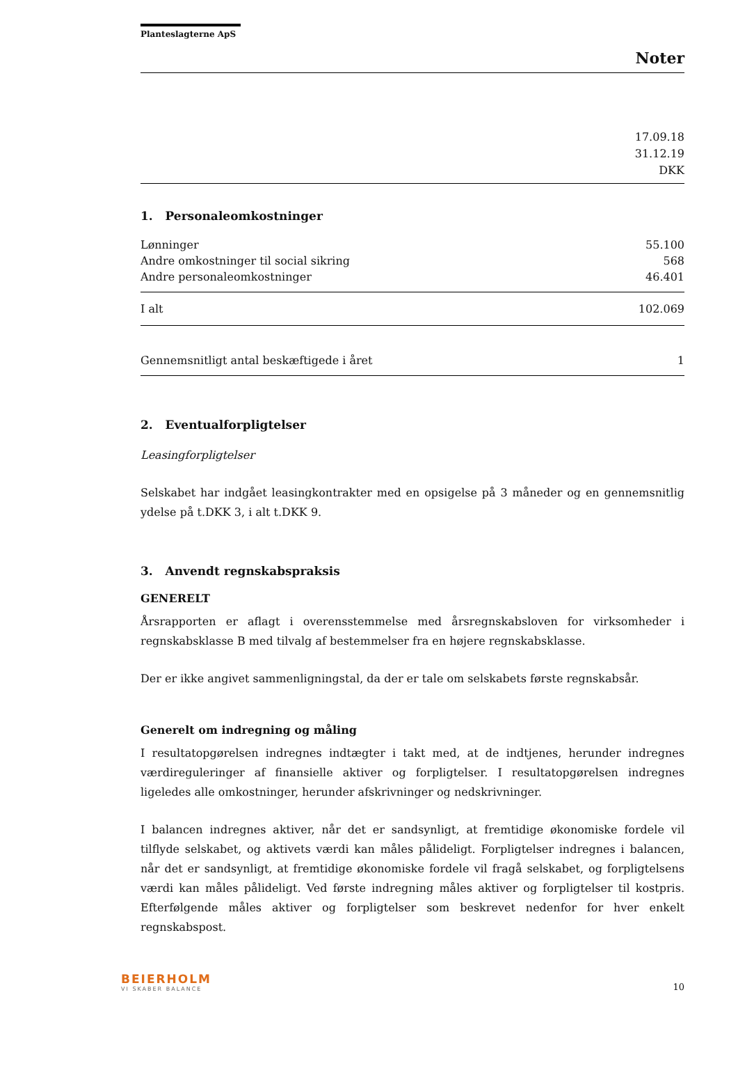Planteslagterne ApS
Noter
17.09.18
31.12.19
DKK
1. Personaleomkostninger
| Lønninger | 55.100 |
| Andre omkostninger til social sikring | 568 |
| Andre personaleomkostninger | 46.401 |
| I alt | 102.069 |
| Gennemsnitligt antal beskæftigede i året | 1 |
2. Eventualforpligtelser
Leasingforpligtelser
Selskabet har indgået leasingkontrakter med en opsigelse på 3 måneder og en gennemsnitlig ydelse på t.DKK 3, i alt t.DKK 9.
3. Anvendt regnskabspraksis
GENERELT
Årsrapporten er aflagt i overensstemmelse med årsregnskabsloven for virksomheder i regnskabsklasse B med tilvalg af bestemmelser fra en højere regnskabsklasse.
Der er ikke angivet sammenligningstal, da der er tale om selskabets første regnskabsår.
Generelt om indregning og måling
I resultatopgørelsen indregnes indtægter i takt med, at de indtjenes, herunder indregnes værdireguleringer af finansielle aktiver og forpligtelser. I resultatopgørelsen indregnes ligeledes alle omkostninger, herunder afskrivninger og nedskrivninger.
I balancen indregnes aktiver, når det er sandsynligt, at fremtidige økonomiske fordele vil tilflyde selskabet, og aktivets værdi kan måles pålideligt. Forpligtelser indregnes i balancen, når det er sandsynligt, at fremtidige økonomiske fordele vil fragå selskabet, og forpligtelsens værdi kan måles pålideligt. Ved første indregning måles aktiver og forpligtelser til kostpris. Efterfølgende måles aktiver og forpligtelser som beskrevet nedenfor for hver enkelt regnskabspost.
BEIERHOLM
VI SKABER BALANCE
10